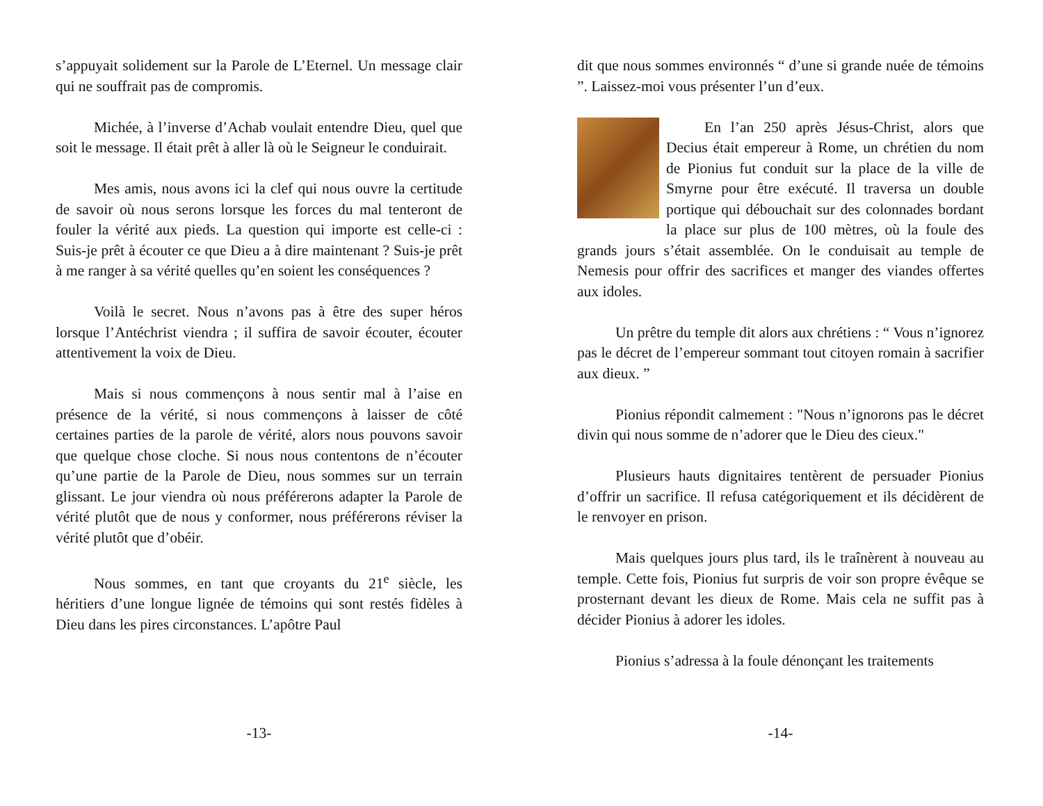s’appuyait solidement sur la Parole de L’Eternel. Un message clair qui ne souffrait pas de compromis.
Michée, à l’inverse d’Achab voulait entendre Dieu, quel que soit le message. Il était prêt à aller là où le Seigneur le conduirait.
Mes amis, nous avons ici la clef qui nous ouvre la certitude de savoir où nous serons lorsque les forces du mal tenteront de fouler la vérité aux pieds. La question qui importe est celle-ci : Suis-je prêt à écouter ce que Dieu a à dire maintenant ? Suis-je prêt à me ranger à sa vérité quelles qu’en soient les conséquences ?
Voilà le secret. Nous n’avons pas à être des super héros lorsque l’Antéchrist viendra ; il suffira de savoir écouter, écouter attentivement la voix de Dieu.
Mais si nous commençons à nous sentir mal à l’aise en présence de la vérité, si nous commençons à laisser de côté certaines parties de la parole de vérité, alors nous pouvons savoir que quelque chose cloche. Si nous nous contentons de n’écouter qu’une partie de la Parole de Dieu, nous sommes sur un terrain glissant. Le jour viendra où nous préférerons adapter la Parole de vérité plutôt que de nous y conformer, nous préférerons réviser la vérité plutôt que d’obéir.
Nous sommes, en tant que croyants du 21<sup>e</sup> siècle, les héritiers d’une longue lignée de témoins qui sont restés fidèles à Dieu dans les pires circonstances. L’apôtre Paul
-13-
dit que nous sommes environnés “ d’une si grande nuée de témoins ”. Laissez-moi vous présenter l’un d’eux.
En l’an 250 après Jésus-Christ, alors que Decius était empereur à Rome, un chrétien du nom de Pionius fut conduit sur la place de la ville de Smyrne pour être exécuté. Il traversa un double portique qui débouchait sur des colonnades bordant la place sur plus de 100 mètres, où la foule des grands jours s’était assemblée. On le conduisait au temple de Nemesis pour offrir des sacrifices et manger des viandes offertes aux idoles.
Un prêtre du temple dit alors aux chrétiens : “ Vous n’ignorez pas le décret de l’empereur sommant tout citoyen romain à sacrifier aux dieux. ”
Pionius répondit calmement : "Nous n’ignorons pas le décret divin qui nous somme de n’adorer que le Dieu des cieux."
Plusieurs hauts dignitaires tentèrent de persuader Pionius d’offrir un sacrifice. Il refusa catégoriquement et ils décidèrent de le renvoyer en prison.
Mais quelques jours plus tard, ils le traînèrent à nouveau au temple. Cette fois, Pionius fut surpris de voir son propre évêque se prosternant devant les dieux de Rome. Mais cela ne suffit pas à décider Pionius à adorer les idoles.
Pionius s’adressa à la foule dénonçant les traitements
-14-